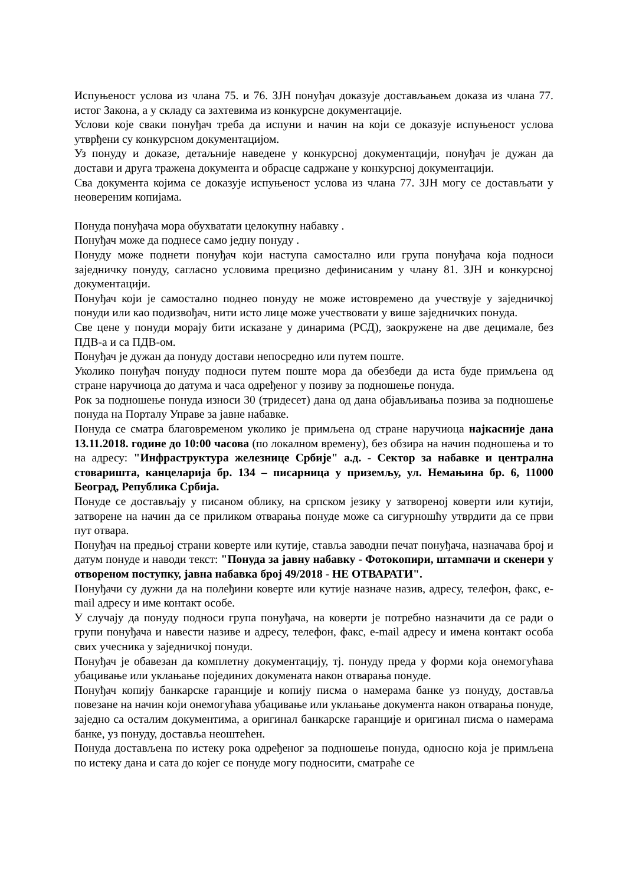Испуњеност услова из члана 75. и 76. ЗЈН понуђач доказује достављањем доказа из члана 77. истог Закона, а у складу са захтевима из конкурсне документације.
Услови које сваки понуђач треба да испуни и начин на који се доказује испуњеност услова утврђени су конкурсном документацијом.
Уз понуду и доказе, детаљније наведене у конкурсној документацији, понуђач је дужан да достави и друга тражена документа и обрасце садржане у конкурсној документацији.
Сва документа којима се доказује испуњеност услова из члана 77. ЗЈН могу се достављати у неовереним копијама.
Понуда понуђача мора обухватати целокупну набавку .
Понуђач може да поднесе само једну понуду .
Понуду може поднети понуђач који наступа самостално или група понуђача која подноси заједничку понуду, сагласно условима прецизно дефинисаним у члану 81. ЗЈН и конкурсној документацији.
Понуђач који је самостално поднео понуду не може истовремено да учествује у заједничкој понуди или као подизвођач, нити исто лице може учествовати у више заједничких понуда.
Све цене у понуди морају бити исказане у динарима (РСД), заокружене на две децимале, без ПДВ-а и са ПДВ-ом.
Понуђач је дужан да понуду достави непосредно или путем поште.
Уколико понуђач понуду подноси путем поште мора да обезбеди да иста буде примљена од стране наручиоца до датума и часа одређеног у позиву за подношење понуда.
Рок за подношење понуда износи 30 (тридесет) дана од дана објављивања позива за подношење понуда на Порталу Управе за јавне набавке.
Понуда се сматра благовременом уколико је примљена од стране наручиоца најкасније дана 13.11.2018. године до 10:00 часова (по локалном времену), без обзира на начин подношења и то на адресу: "Инфраструктура железнице Србије" а.д. - Сектор за набавке и централна стоваришта, канцеларија бр. 134 – писарница у приземљу, ул. Немањина бр. 6, 11000 Београд, Република Србија.
Понуде се достављају у писаном облику, на српском језику у затвореној коверти или кутији, затворене на начин да се приликом отварања понуде може са сигурношћу утврдити да се први пут отвара.
Понуђач на предњој страни коверте или кутије, ставља заводни печат понуђача, назначава број и датум понуде и наводи текст: "Понуда за јавну набавку - Фотокопири, штампачи и скенери у отвореном поступку, јавна набавка број 49/2018 - НЕ ОТВАРАТИ".
Понуђачи су дужни да на полеђини коверте или кутије назначе назив, адресу, телефон, факс, e-mail адресу и име контакт особе.
У случају да понуду подноси група понуђача, на коверти је потребно назначити да се ради о групи понуђача и навести називе и адресу, телефон, факс, e-mail адресу и имена контакт особа свих учесника у заједничкој понуди.
Понуђач је обавезан да комплетну документацију, тј. понуду преда у форми која онемогућава убацивање или уклањање појединих докумената након отварања понуде.
Понуђач копију банкарске гаранције и копију писма о намерама банке уз понуду, доставља повезане на начин који онемогућава убацивање или уклањање документа након отварања понуде, заједно са осталим документима, а оригинал банкарске гаранције и оригинал писма о намерама банке, уз понуду, доставља неоштећен.
Понуда достављена по истеку рока одређеног за подношење понуда, односно која је примљена по истеку дана и сата до којег се понуде могу подносити, сматраће се